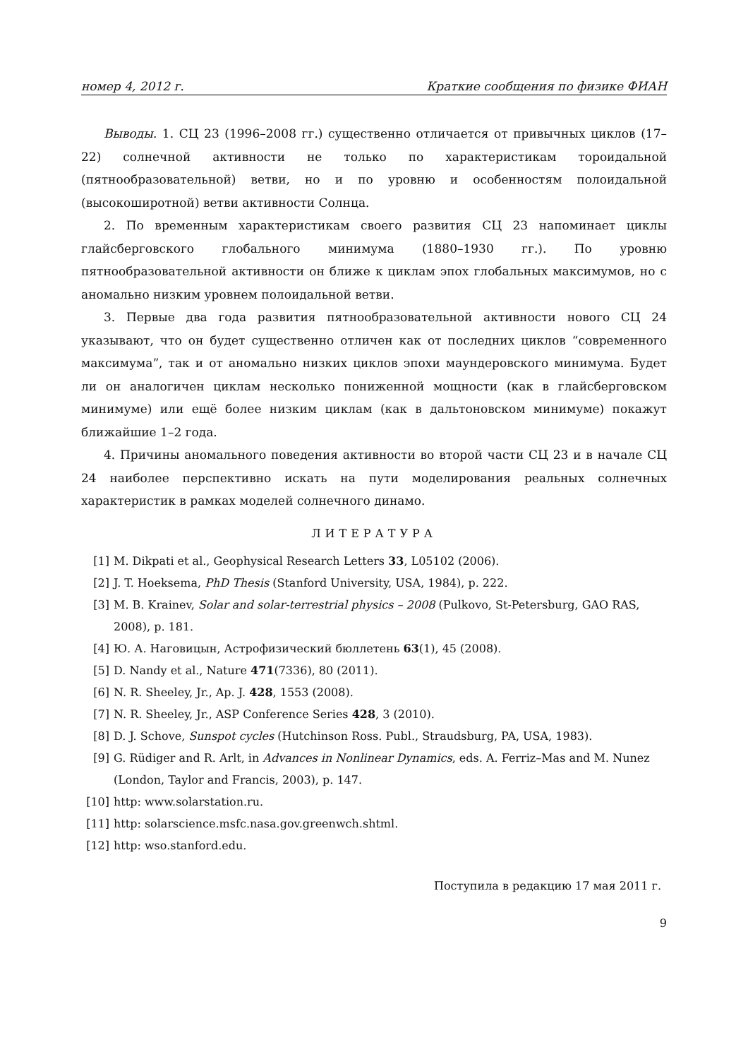номер 4, 2012 г. Краткие сообщения по физике ФИАН
Выводы. 1. СЦ 23 (1996–2008 гг.) существенно отличается от привычных циклов (17–22) солнечной активности не только по характеристикам тороидальной (пятнообразовательной) ветви, но и по уровню и особенностям полоидальной (высокоширотной) ветви активности Солнца.
2. По временным характеристикам своего развития СЦ 23 напоминает циклы глайсберговского глобального минимума (1880–1930 гг.). По уровню пятнообразовательной активности он ближе к циклам эпох глобальных максимумов, но с аномально низким уровнем полоидальной ветви.
3. Первые два года развития пятнообразовательной активности нового СЦ 24 указывают, что он будет существенно отличен как от последних циклов “современного максимума”, так и от аномально низких циклов эпохи маундеровского минимума. Будет ли он аналогичен циклам несколько пониженной мощности (как в глайсберговском минимуме) или ещё более низким циклам (как в дальтоновском минимуме) покажут ближайшие 1–2 года.
4. Причины аномального поведения активности во второй части СЦ 23 и в начале СЦ 24 наиболее перспективно искать на пути моделирования реальных солнечных характеристик в рамках моделей солнечного динамо.
ЛИТЕРАТУРА
[1] M. Dikpati et al., Geophysical Research Letters 33, L05102 (2006).
[2] J. T. Hoeksema, PhD Thesis (Stanford University, USA, 1984), p. 222.
[3] M. B. Krainev, Solar and solar-terrestrial physics – 2008 (Pulkovo, St-Petersburg, GAO RAS, 2008), p. 181.
[4] Ю. А. Наговицын, Астрофизический бюллетень 63(1), 45 (2008).
[5] D. Nandy et al., Nature 471(7336), 80 (2011).
[6] N. R. Sheeley, Jr., Ap. J. 428, 1553 (2008).
[7] N. R. Sheeley, Jr., ASP Conference Series 428, 3 (2010).
[8] D. J. Schove, Sunspot cycles (Hutchinson Ross. Publ., Straudsburg, PA, USA, 1983).
[9] G. Rüdiger and R. Arlt, in Advances in Nonlinear Dynamics, eds. A. Ferriz–Mas and M. Nunez (London, Taylor and Francis, 2003), p. 147.
[10] http: www.solarstation.ru.
[11] http: solarscience.msfc.nasa.gov.greenwch.shtml.
[12] http: wso.stanford.edu.
Поступила в редакцию 17 мая 2011 г.
9